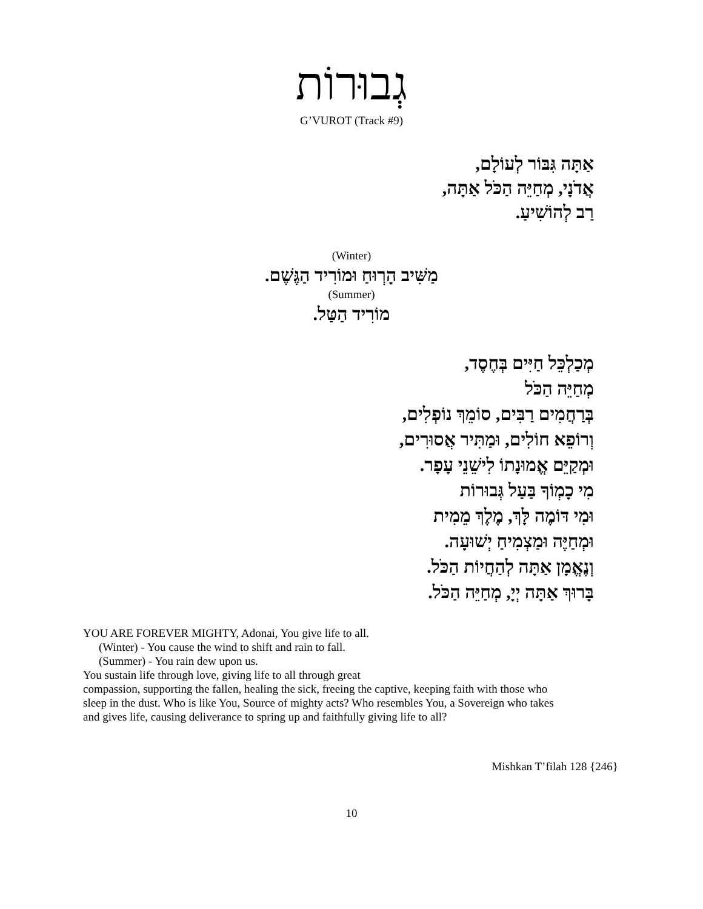גְבוּרוֹת
G’VUROT (Track #9)
אַתָּה גִּבּוֹר לְעוֹלָם,
אֲדֹנָי, מְחַיֵּה הַכֹּל אַתָּה,
רַב לְהוֹשִׁיעַ.
(Winter)
מַשִּׁיב הָרְוּחַ וּמוֹרִיד הַגֶּשֶׁם.
(Summer)
מוֹרִיד הַטַּל.
מְכַלְכֵּל חַיִּים בְּחֶסֶד,
מְחַיֵּה הַכֹּל
בְּרַחֲמִים רַבִּים, סוֹמֵךְ נוֹפְלִים,
וְרוֹפֵא חוֹלִים, וּמַתִּיר אֲסוּרִים,
וּמְקַיֵּם אֱמוּנָתוֹ לִישֵׁנֵי עָפָר.
מִי כָמְוֹךָ בַּעַל גְּבוּרוֹת
וּמִי דּוֹמֶה לָּךְ, מֶלֶךְ מֵמִית
וּמְחַיֶּה וּמַצְמִיחַ יְשׁוּעָה.
וְנֶאֱמָן אַתָּה לְהַחֲיוֹת הַכֹּל.
בָּרוּךְ אַתָּה יְיָ, מְחַיֵּה הַכֹּל.
YOU ARE FOREVER MIGHTY, Adonai, You give life to all.
(Winter) - You cause the wind to shift and rain to fall.
(Summer) - You rain dew upon us.
You sustain life through love, giving life to all through great
compassion, supporting the fallen, healing the sick, freeing the captive, keeping faith with those who sleep in the dust. Who is like You, Source of mighty acts? Who resembles You, a Sovereign who takes and gives life, causing deliverance to spring up and faithfully giving life to all?
Mishkan T’filah 128 {246}
10